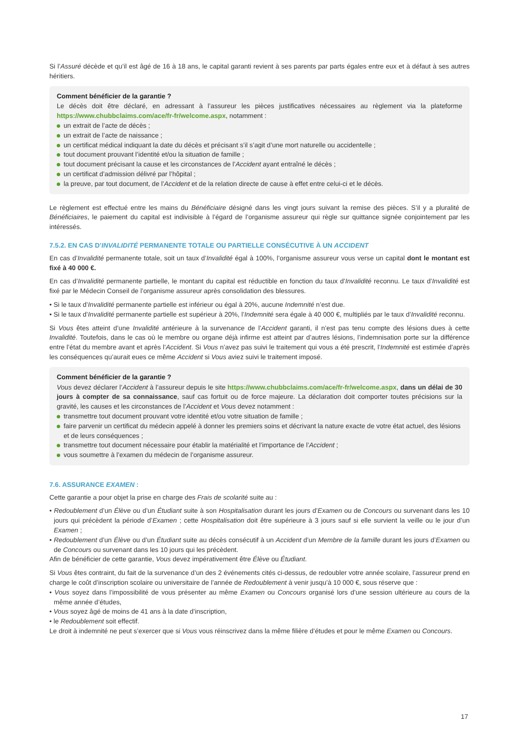Si l’Assuré décède et qu’il est âgé de 16 à 18 ans, le capital garanti revient à ses parents par parts égales entre eux et à défaut à ses autres héritiers.
Comment bénéficier de la garantie ?
Le décès doit être déclaré, en adressant à l’assureur les pièces justificatives nécessaires au règlement via la plateforme https://www.chubbclaims.com/ace/fr-fr/welcome.aspx, notamment :
un extrait de l’acte de décès ;
un extrait de l’acte de naissance ;
un certificat médical indiquant la date du décès et précisant s’il s’agit d’une mort naturelle ou accidentelle ;
tout document prouvant l’identité et/ou la situation de famille ;
tout document précisant la cause et les circonstances de l’Accident ayant entraîné le décès ;
un certificat d’admission délivré par l’hôpital ;
la preuve, par tout document, de l’Accident et de la relation directe de cause à effet entre celui-ci et le décès.
Le règlement est effectué entre les mains du Bénéficiaire désigné dans les vingt jours suivant la remise des pièces. S’il y a pluralité de Bénéficiaires, le paiement du capital est indivisible à l’égard de l’organisme assureur qui règle sur quittance signée conjointement par les intéressés.
7.5.2. EN CAS D’INVALIDITÉ PERMANENTE TOTALE OU PARTIELLE CONSÉCUTIVE À UN ACCIDENT
En cas d’Invalidité permanente totale, soit un taux d’Invalidité égal à 100%, l’organisme assureur vous verse un capital dont le montant est fixé à 40 000 €.
En cas d’Invalidité permanente partielle, le montant du capital est réductible en fonction du taux d’Invalidité reconnu. Le taux d’Invalidité est fixé par le Médecin Conseil de l’organisme assureur après consolidation des blessures.
• Si le taux d’Invalidité permanente partielle est inférieur ou égal à 20%, aucune Indemnité n’est due.
• Si le taux d’Invalidité permanente partielle est supérieur à 20%, l’Indemnité sera égale à 40 000 €, multipliés par le taux d’Invalidité reconnu.
Si Vous êtes atteint d’une Invalidité antérieure à la survenance de l’Accident garanti, il n’est pas tenu compte des lésions dues à cette Invalidité. Toutefois, dans le cas où le membre ou organe déjà infirme est atteint par d’autres lésions, l’indemnisation porte sur la différence entre l’état du membre avant et après l’Accident. Si Vous n’avez pas suivi le traitement qui vous a été prescrit, l’Indemnité est estimée d’après les conséquences qu’aurait eues ce même Accident si Vous aviez suivi le traitement imposé.
Comment bénéficier de la garantie ?
Vous devez déclarer l’Accident à l’assureur depuis le site https://www.chubbclaims.com/ace/fr-fr/welcome.aspx, dans un délai de 30 jours à compter de sa connaissance, sauf cas fortuit ou de force majeure. La déclaration doit comporter toutes précisions sur la gravité, les causes et les circonstances de l’Accident et Vous devez notamment :
transmettre tout document prouvant votre identité et/ou votre situation de famille ;
faire parvenir un certificat du médecin appelé à donner les premiers soins et décrivant la nature exacte de votre état actuel, des lésions et de leurs conséquences ;
transmettre tout document nécessaire pour établir la matérialité et l’importance de l’Accident ;
vous soumettre à l’examen du médecin de l’organisme assureur.
7.6. ASSURANCE EXAMEN :
Cette garantie a pour objet la prise en charge des Frais de scolarité suite au :
• Redoublement d’un Élève ou d’un Étudiant suite à son Hospitalisation durant les jours d’Examen ou de Concours ou survenant dans les 10 jours qui précèdent la période d’Examen ; cette Hospitalisation doit être supérieure à 3 jours sauf si elle survient la veille ou le jour d’un Examen ;
• Redoublement d’un Élève ou d’un Étudiant suite au décès consécutif à un Accident d’un Membre de la famille durant les jours d’Examen ou de Concours ou survenant dans les 10 jours qui les précèdent.
Afin de bénéficier de cette garantie, Vous devez impérativement être Élève ou Étudiant.
Si Vous êtes contraint, du fait de la survenance d’un des 2 événements cités ci-dessus, de redoubler votre année scolaire, l’assureur prend en charge le coût d’inscription scolaire ou universitaire de l’année de Redoublement à venir jusqu’à 10 000 €, sous réserve que :
• Vous soyez dans l’impossibilité de vous présenter au même Examen ou Concours organisé lors d’une session ultérieure au cours de la même année d’études,
• Vous soyez âgé de moins de 41 ans à la date d’inscription,
• le Redoublement soit effectif.
Le droit à indemnité ne peut s’exercer que si Vous vous réinscrivez dans la même filière d’études et pour le même Examen ou Concours.
17